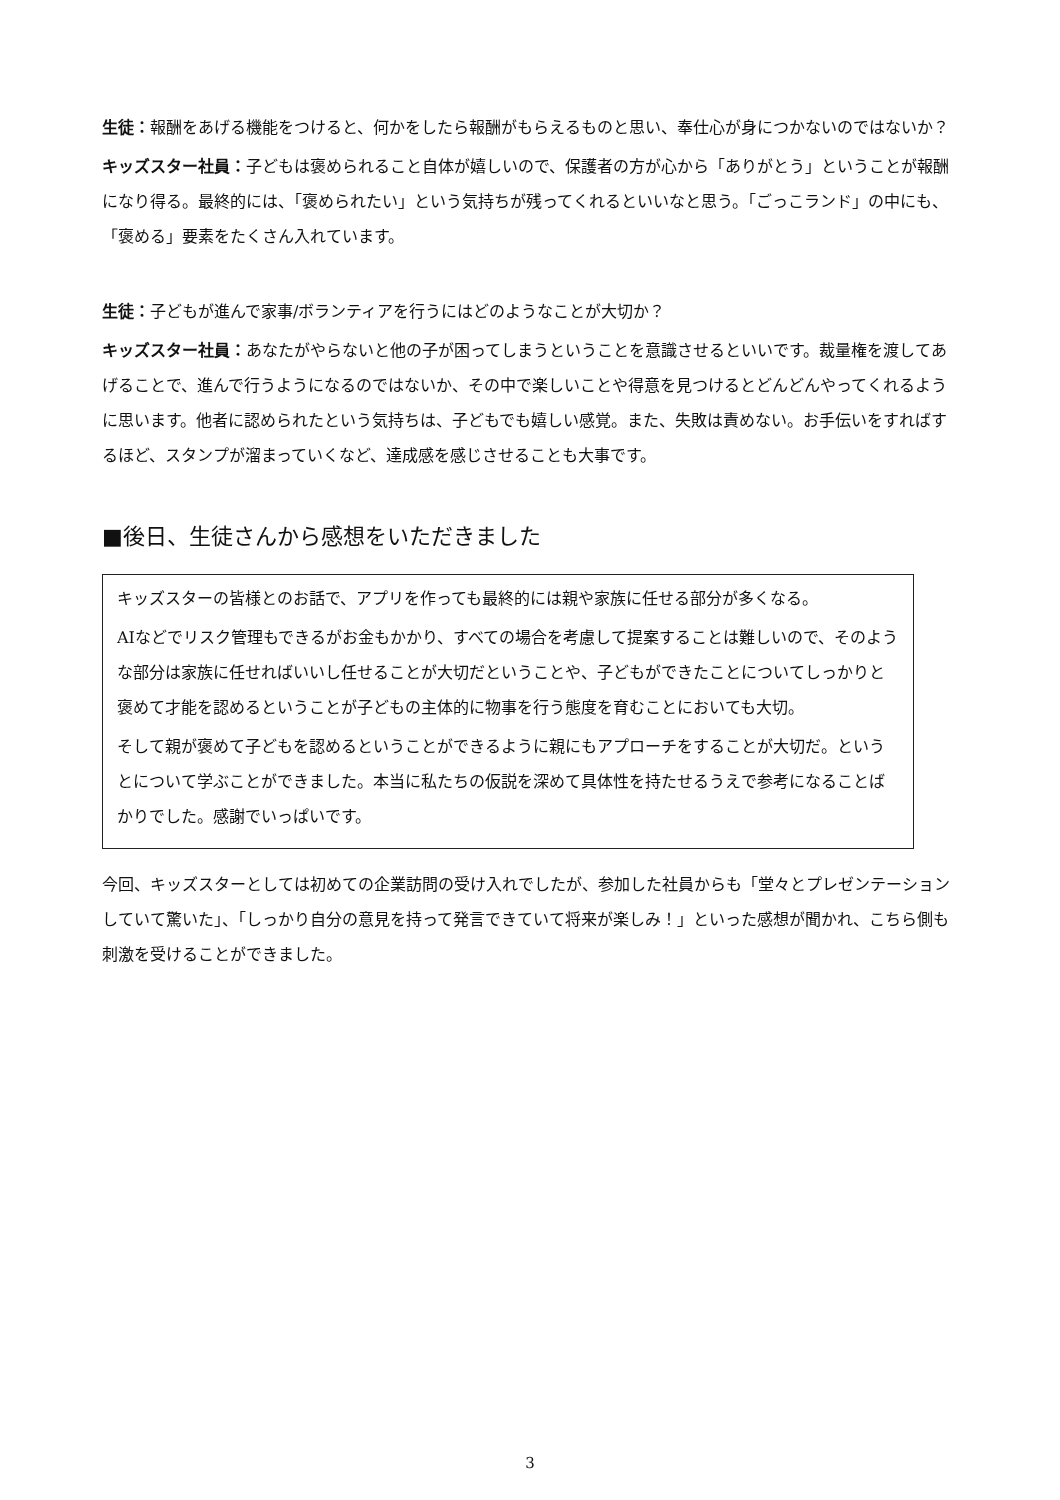生徒：報酬をあげる機能をつけると、何かをしたら報酬がもらえるものと思い、奉仕心が身につかないのではないか？
キッズスター社員：子どもは褒められること自体が嬉しいので、保護者の方が心から「ありがとう」ということが報酬になり得る。最終的には、「褒められたい」という気持ちが残ってくれるといいなと思う。「ごっこランド」の中にも、「褒める」要素をたくさん入れています。
生徒：子どもが進んで家事/ボランティアを行うにはどのようなことが大切か？
キッズスター社員：あなたがやらないと他の子が困ってしまうということを意識させるといいです。裁量権を渡してあげることで、進んで行うようになるのではないか、その中で楽しいことや得意を見つけるとどんどんやってくれるように思います。他者に認められたという気持ちは、子どもでも嬉しい感覚。また、失敗は責めない。お手伝いをすればするほど、スタンプが溜まっていくなど、達成感を感じさせることも大事です。
■後日、生徒さんから感想をいただきました
キッズスターの皆様とのお話で、アプリを作っても最終的には親や家族に任せる部分が多くなる。
AIなどでリスク管理もできるがお金もかかり、すべての場合を考慮して提案することは難しいので、そのような部分は家族に任せればいいし任せることが大切だということや、子どもができたことについてしっかりと褒めて才能を認めるということが子どもの主体的に物事を行う態度を育むことにおいても大切。
そして親が褒めて子どもを認めるということができるように親にもアプローチをすることが大切だ。というとについて学ぶことができました。本当に私たちの仮説を深めて具体性を持たせるうえで参考になることばかりでした。感謝でいっぱいです。
今回、キッズスターとしては初めての企業訪問の受け入れでしたが、参加した社員からも「堂々とプレゼンテーションしていて驚いた」、「しっかり自分の意見を持って発言できていて将来が楽しみ！」といった感想が聞かれ、こちら側も刺激を受けることができました。
3